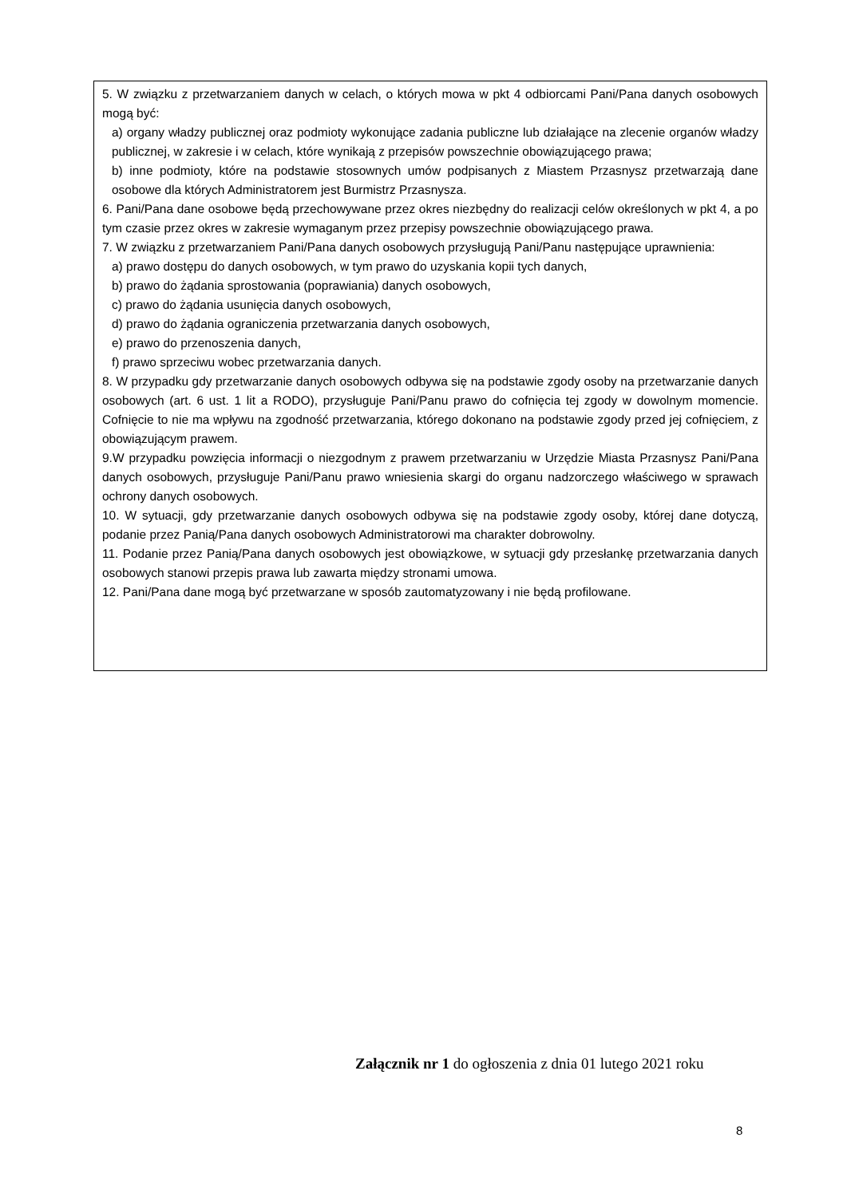5. W związku z przetwarzaniem danych w celach, o których mowa w pkt 4 odbiorcami Pani/Pana danych osobowych mogą być:
a) organy władzy publicznej oraz podmioty wykonujące zadania publiczne lub działające na zlecenie organów władzy publicznej, w zakresie i w celach, które wynikają z przepisów powszechnie obowiązującego prawa;
b) inne podmioty, które na podstawie stosownych umów podpisanych z Miastem Przasnysz przetwarzają dane osobowe dla których Administratorem jest Burmistrz Przasnysza.
6. Pani/Pana dane osobowe będą przechowywane przez okres niezbędny do realizacji celów określonych w pkt 4, a po tym czasie przez okres w zakresie wymaganym przez przepisy powszechnie obowiązującego prawa.
7. W związku z przetwarzaniem Pani/Pana danych osobowych przysługują Pani/Panu następujące uprawnienia:
a) prawo dostępu do danych osobowych, w tym prawo do uzyskania kopii tych danych,
b) prawo do żądania sprostowania (poprawiania) danych osobowych,
c) prawo do żądania usunięcia danych osobowych,
d) prawo do żądania ograniczenia przetwarzania danych osobowych,
e) prawo do przenoszenia danych,
f) prawo sprzeciwu wobec przetwarzania danych.
8. W przypadku gdy przetwarzanie danych osobowych odbywa się na podstawie zgody osoby na przetwarzanie danych osobowych (art. 6 ust. 1 lit a RODO), przysługuje Pani/Panu prawo do cofnięcia tej zgody w dowolnym momencie. Cofnięcie to nie ma wpływu na zgodność przetwarzania, którego dokonano na podstawie zgody przed jej cofnięciem, z obowiązującym prawem.
9.W przypadku powzięcia informacji o niezgodnym z prawem przetwarzaniu w Urzędzie Miasta Przasnysz Pani/Pana danych osobowych, przysługuje Pani/Panu prawo wniesienia skargi do organu nadzorczego właściwego w sprawach ochrony danych osobowych.
10. W sytuacji, gdy przetwarzanie danych osobowych odbywa się na podstawie zgody osoby, której dane dotyczą, podanie przez Panią/Pana danych osobowych Administratorowi ma charakter dobrowolny.
11. Podanie przez Panią/Pana danych osobowych jest obowiązkowe, w sytuacji gdy przesłankę przetwarzania danych osobowych stanowi przepis prawa lub zawarta między stronami umowa.
12. Pani/Pana dane mogą być przetwarzane w sposób zautomatyzowany i nie będą profilowane.
Załącznik nr 1 do ogłoszenia z dnia 01 lutego 2021 roku
8